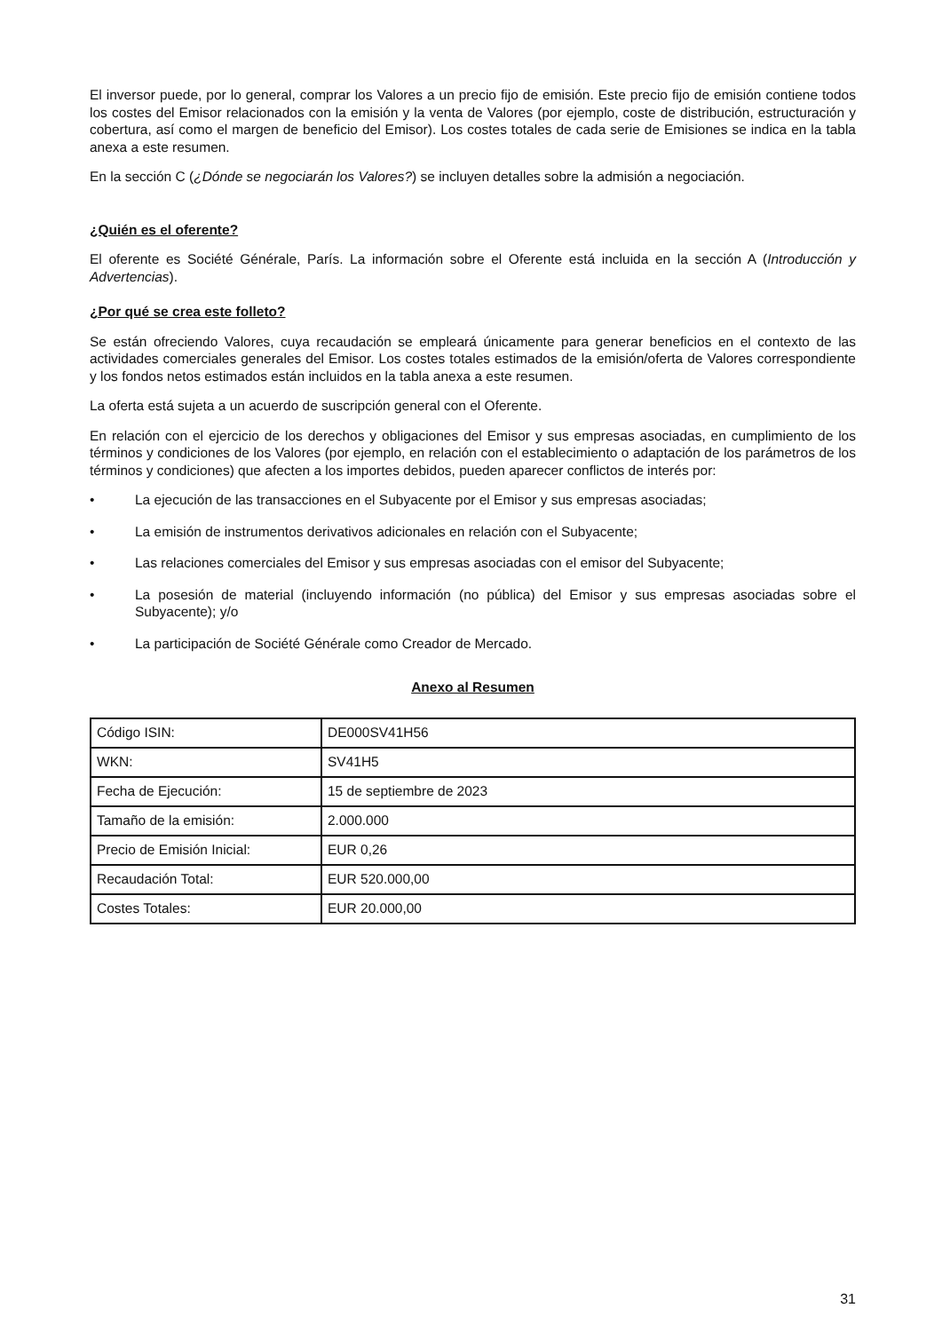El inversor puede, por lo general, comprar los Valores a un precio fijo de emisión. Este precio fijo de emisión contiene todos los costes del Emisor relacionados con la emisión y la venta de Valores (por ejemplo, coste de distribución, estructuración y cobertura, así como el margen de beneficio del Emisor). Los costes totales de cada serie de Emisiones se indica en la tabla anexa a este resumen.
En la sección C (¿Dónde se negociarán los Valores?) se incluyen detalles sobre la admisión a negociación.
¿Quién es el oferente?
El oferente es Société Générale, París. La información sobre el Oferente está incluida en la sección A (Introducción y Advertencias).
¿Por qué se crea este folleto?
Se están ofreciendo Valores, cuya recaudación se empleará únicamente para generar beneficios en el contexto de las actividades comerciales generales del Emisor. Los costes totales estimados de la emisión/oferta de Valores correspondiente y los fondos netos estimados están incluidos en la tabla anexa a este resumen.
La oferta está sujeta a un acuerdo de suscripción general con el Oferente.
En relación con el ejercicio de los derechos y obligaciones del Emisor y sus empresas asociadas, en cumplimiento de los términos y condiciones de los Valores (por ejemplo, en relación con el establecimiento o adaptación de los parámetros de los términos y condiciones) que afecten a los importes debidos, pueden aparecer conflictos de interés por:
• La ejecución de las transacciones en el Subyacente por el Emisor y sus empresas asociadas;
• La emisión de instrumentos derivativos adicionales en relación con el Subyacente;
• Las relaciones comerciales del Emisor y sus empresas asociadas con el emisor del Subyacente;
• La posesión de material (incluyendo información (no pública) del Emisor y sus empresas asociadas sobre el Subyacente); y/o
• La participación de Société Générale como Creador de Mercado.
Anexo al Resumen
| Código ISIN: | DE000SV41H56 |
| WKN: | SV41H5 |
| Fecha de Ejecución: | 15 de septiembre de 2023 |
| Tamaño de la emisión: | 2.000.000 |
| Precio de Emisión Inicial: | EUR 0,26 |
| Recaudación Total: | EUR 520.000,00 |
| Costes Totales: | EUR 20.000,00 |
31